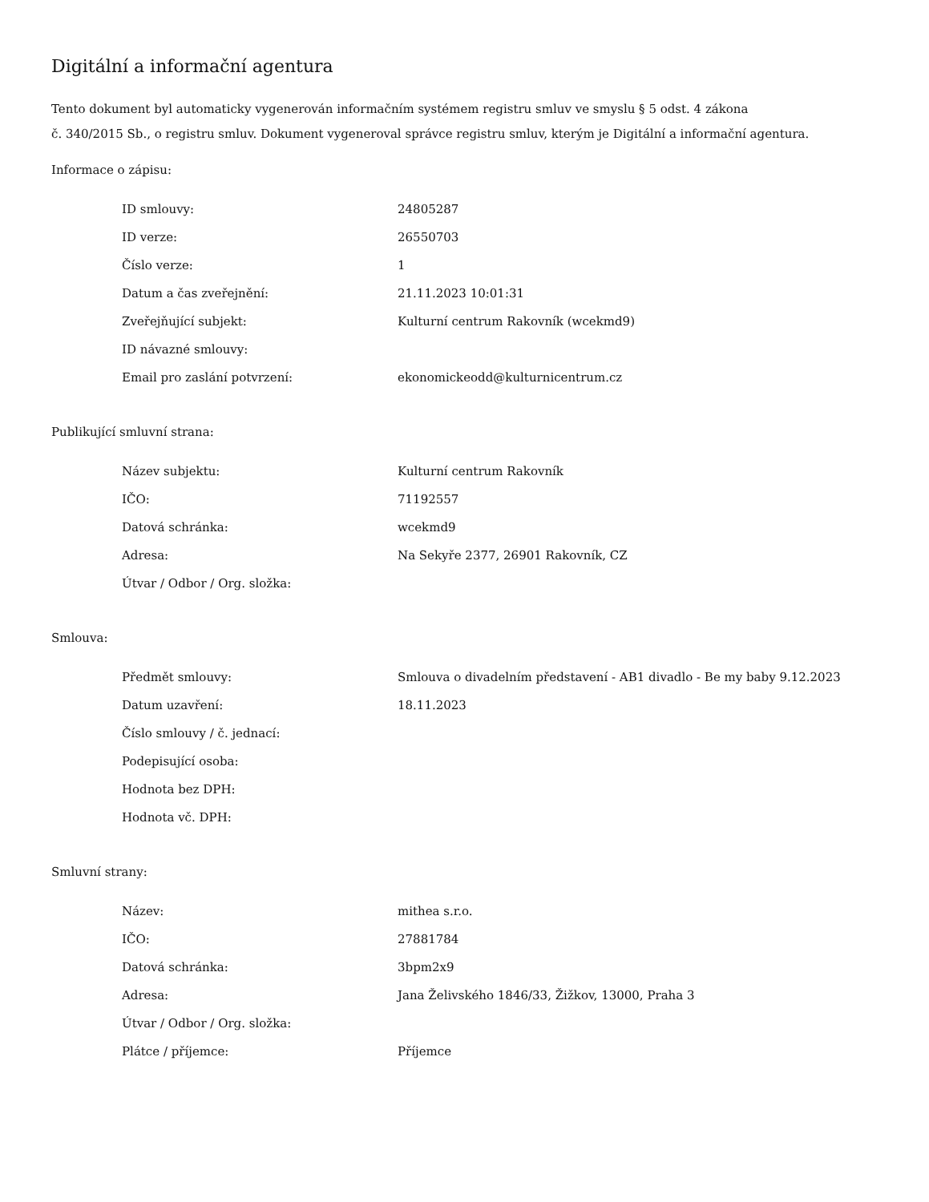Digitální a informační agentura
Tento dokument byl automaticky vygenerován informačním systémem registru smluv ve smyslu § 5 odst. 4 zákona
č. 340/2015 Sb., o registru smluv. Dokument vygeneroval správce registru smluv, kterým je Digitální a informační agentura.
Informace o zápisu:
| ID smlouvy: | 24805287 |
| ID verze: | 26550703 |
| Číslo verze: | 1 |
| Datum a čas zveřejnění: | 21.11.2023 10:01:31 |
| Zveřejňující subjekt: | Kulturní centrum Rakovník (wcekmd9) |
| ID návazné smlouvy: | |
| Email pro zaslání potvrzení: | ekonomickeodd@kulturnicentrum.cz |
Publikující smluvní strana:
| Název subjektu: | Kulturní centrum Rakovník |
| IČO: | 71192557 |
| Datová schránka: | wcekmd9 |
| Adresa: | Na Sekyře 2377, 26901 Rakovník, CZ |
| Útvar / Odbor / Org. složka: | |
Smlouva:
| Předmět smlouvy: | Smlouva o divadelním představení - AB1 divadlo - Be my baby 9.12.2023 |
| Datum uzavření: | 18.11.2023 |
| Číslo smlouvy / č. jednací: | |
| Podepisující osoba: | |
| Hodnota bez DPH: | |
| Hodnota vč. DPH: | |
Smluvní strany:
| Název: | mithea s.r.o. |
| IČO: | 27881784 |
| Datová schránka: | 3bpm2x9 |
| Adresa: | Jana Želivského 1846/33, Žižkov, 13000, Praha 3 |
| Útvar / Odbor / Org. složka: | |
| Plátce / příjemce: | Příjemce |